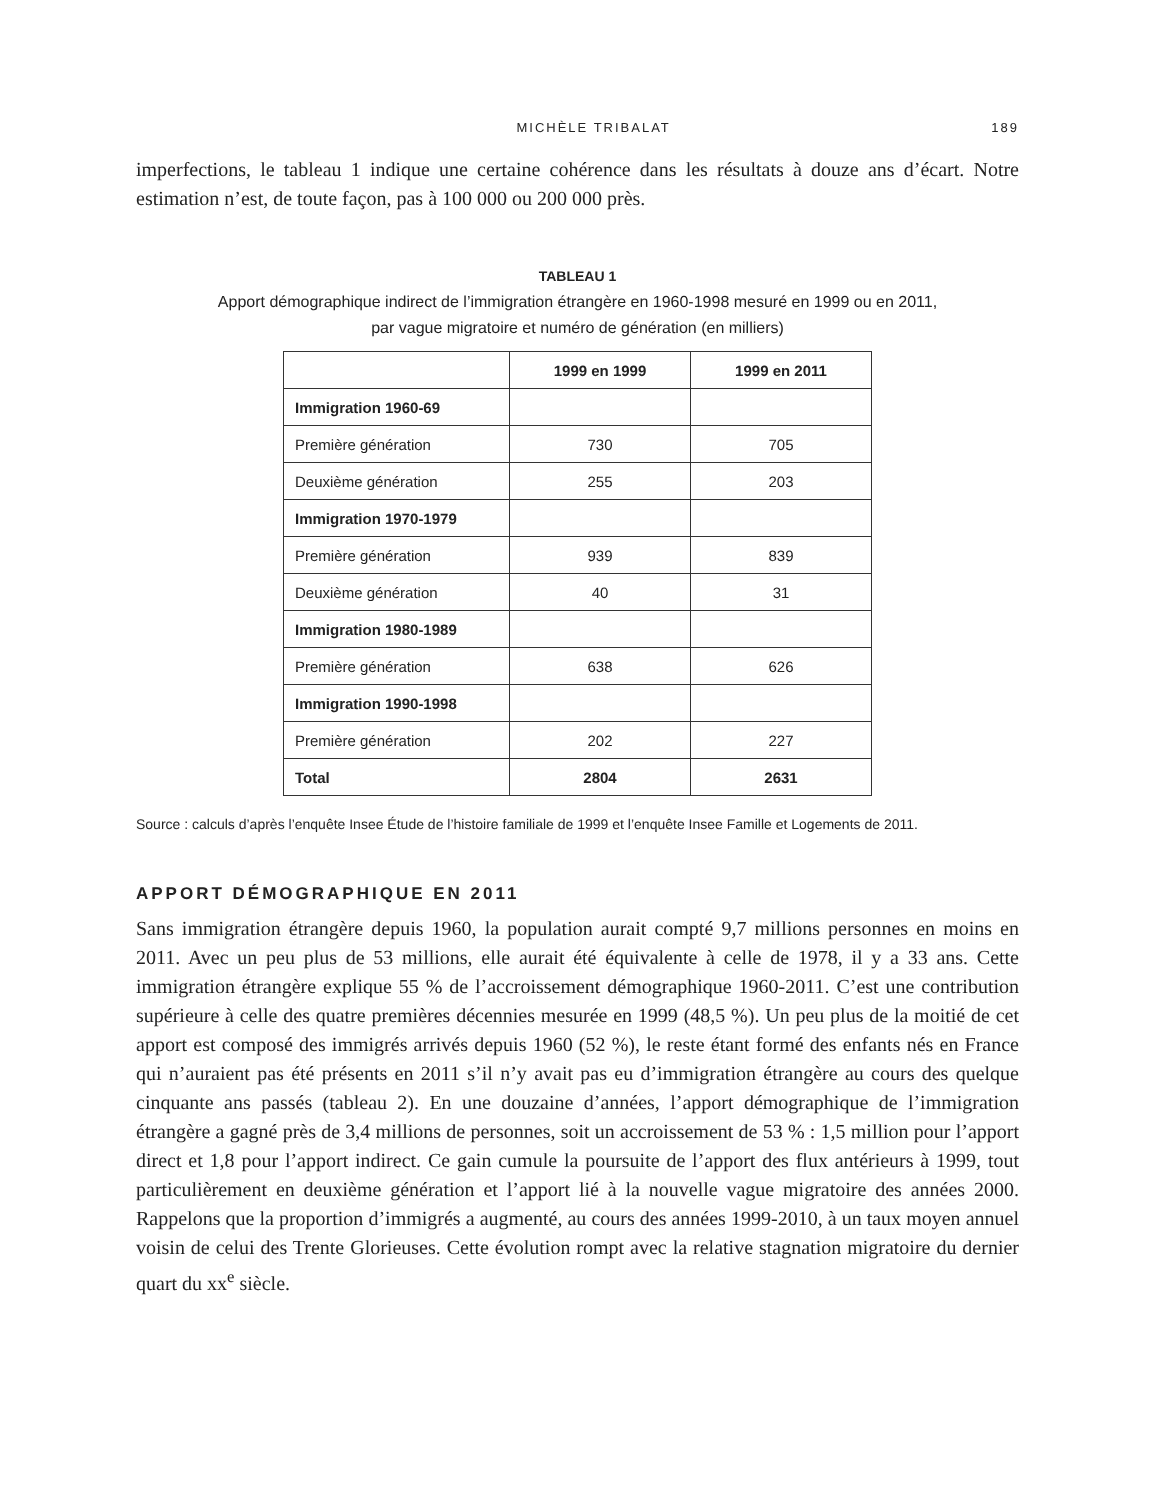MICHÈLE TRIBALAT 189
imperfections, le tableau 1 indique une certaine cohérence dans les résultats à douze ans d’écart. Notre estimation n’est, de toute façon, pas à 100 000 ou 200 000 près.
TABLEAU 1
Apport démographique indirect de l’immigration étrangère en 1960-1998 mesuré en 1999 ou en 2011,
par vague migratoire et numéro de génération (en milliers)
| | 1999 en 1999 | 1999 en 2011 |
| --- | --- | --- |
| Immigration 1960-69 | | |
| Première génération | 730 | 705 |
| Deuxième génération | 255 | 203 |
| Immigration 1970-1979 | | |
| Première génération | 939 | 839 |
| Deuxième génération | 40 | 31 |
| Immigration 1980-1989 | | |
| Première génération | 638 | 626 |
| Immigration 1990-1998 | | |
| Première génération | 202 | 227 |
| Total | 2804 | 2631 |
Source : calculs d’après l’enquête Insee Étude de l’histoire familiale de 1999 et l’enquête Insee Famille et Logements de 2011.
APPORT DÉMOGRAPHIQUE EN 2011
Sans immigration étrangère depuis 1960, la population aurait compté 9,7 millions personnes en moins en 2011. Avec un peu plus de 53 millions, elle aurait été équivalente à celle de 1978, il y a 33 ans. Cette immigration étrangère explique 55 % de l’accroissement démographique 1960-2011. C’est une contribution supérieure à celle des quatre premières décennies mesurée en 1999 (48,5 %). Un peu plus de la moitié de cet apport est composé des immigrés arrivés depuis 1960 (52 %), le reste étant formé des enfants nés en France qui n’auraient pas été présents en 2011 s’il n’y avait pas eu d’immigration étrangère au cours des quelque cinquante ans passés (tableau 2). En une douzaine d’années, l’apport démographique de l’immigration étrangère a gagné près de 3,4 millions de personnes, soit un accroissement de 53 % : 1,5 million pour l’apport direct et 1,8 pour l’apport indirect. Ce gain cumule la poursuite de l’apport des flux antérieurs à 1999, tout particulièrement en deuxième génération et l’apport lié à la nouvelle vague migratoire des années 2000. Rappelons que la proportion d’immigrés a augmenté, au cours des années 1999-2010, à un taux moyen annuel voisin de celui des Trente Glorieuses. Cette évolution rompt avec la relative stagnation migratoire du dernier quart du xx<sup>e</sup> siècle.